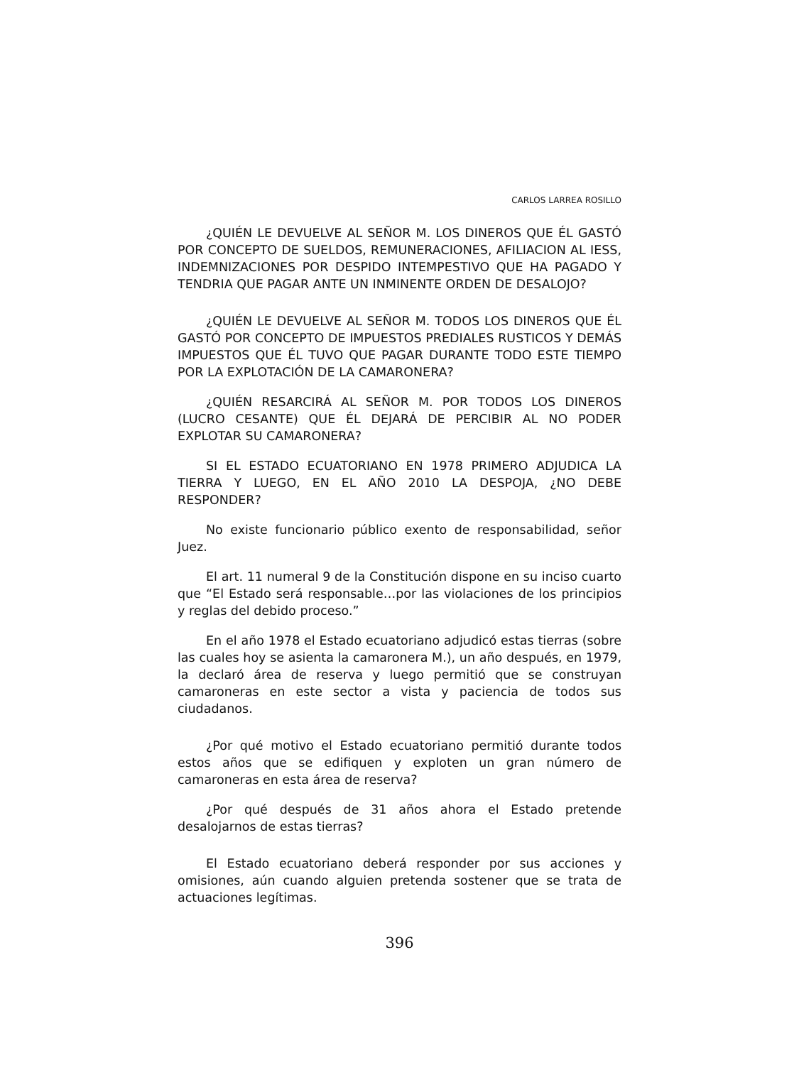CARLOS LARREA ROSILLO
¿QUIÉN LE DEVUELVE AL SEÑOR M. LOS DINEROS QUE ÉL GASTÓ POR CONCEPTO DE SUELDOS, REMUNERACIONES, AFILIACION AL IESS, INDEMNIZACIONES POR DESPIDO INTEMPESTIVO QUE HA PAGADO Y TENDRIA QUE PAGAR ANTE UN INMINENTE ORDEN DE DESALOJO?
¿QUIÉN LE DEVUELVE AL SEÑOR M. TODOS LOS DINEROS QUE ÉL GASTÓ POR CONCEPTO DE IMPUESTOS PREDIALES RUSTICOS Y DEMÁS IMPUESTOS QUE ÉL TUVO QUE PAGAR DURANTE TODO ESTE TIEMPO POR LA EXPLOTACIÓN DE LA CAMARONERA?
¿QUIÉN RESARCIRÁ AL SEÑOR M. POR TODOS LOS DINEROS (LUCRO CESANTE) QUE ÉL DEJARÁ DE PERCIBIR AL NO PODER EXPLOTAR SU CAMARONERA?
SI EL ESTADO ECUATORIANO EN 1978 PRIMERO ADJUDICA LA TIERRA Y LUEGO, EN EL AÑO 2010 LA DESPOJA, ¿NO DEBE RESPONDER?
No existe funcionario público exento de responsabilidad, señor Juez.
El art. 11 numeral 9 de la Constitución dispone en su inciso cuarto que “El Estado será responsable…por las violaciones de los principios y reglas del debido proceso.”
En el año 1978 el Estado ecuatoriano adjudicó estas tierras (sobre las cuales hoy se asienta la camaronera M.), un año después, en 1979, la declaró área de reserva y luego permitió que se construyan camaroneras en este sector a vista y paciencia de todos sus ciudadanos.
¿Por qué motivo el Estado ecuatoriano permitió durante todos estos años que se edifiquen y exploten un gran número de camaroneras en esta área de reserva?
¿Por qué después de 31 años ahora el Estado pretende desalojarnos de estas tierras?
El Estado ecuatoriano deberá responder por sus acciones y omisiones, aún cuando alguien pretenda sostener que se trata de actuaciones legítimas.
396